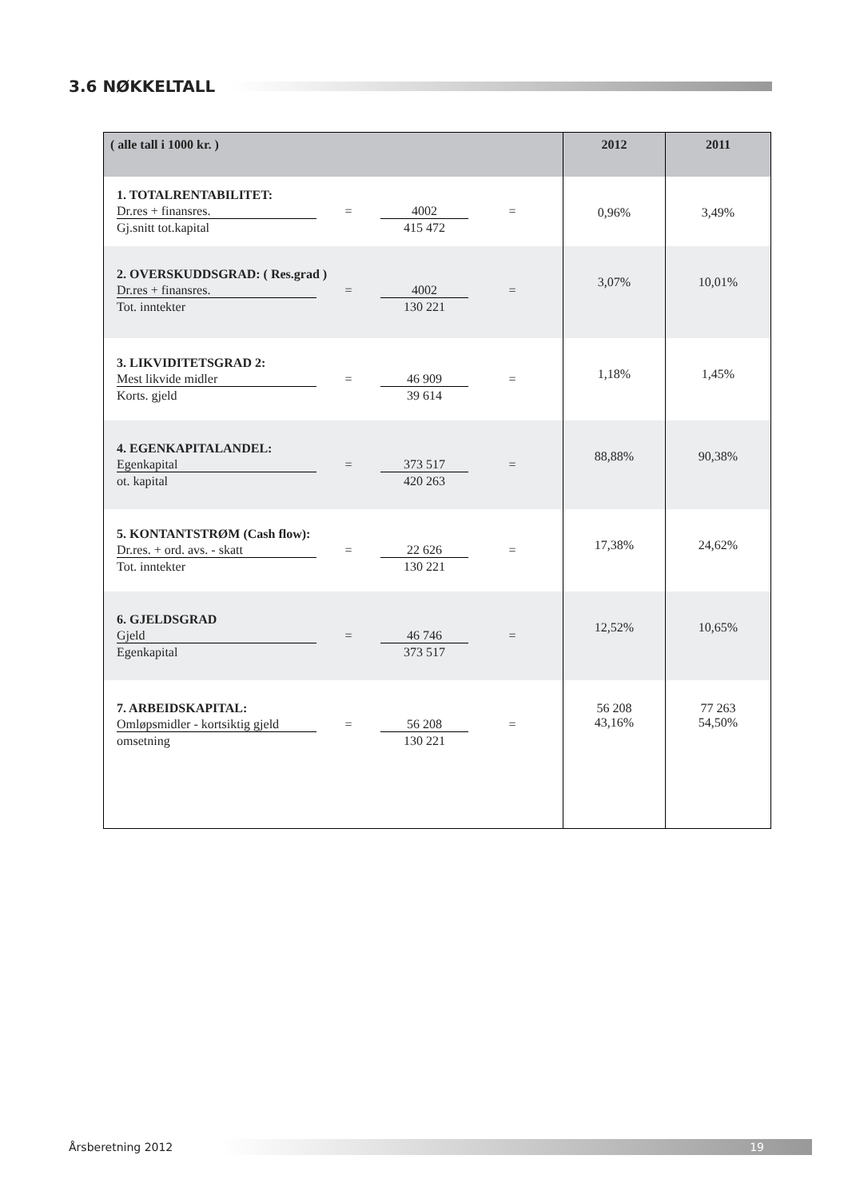3.6 NØKKELTALL
| ( alle tall i 1000 kr. ) | 2012 | 2011 |
| --- | --- | --- |
| 1. TOTALRENTABILITET: Dr.res + finansres. = 4002 = Gj.snitt tot.kapital 415 472 | 0,96% | 3,49% |
| 2. OVERSKUDDSGRAD: ( Res.grad ) Dr.res + finansres. = 4002 = Tot. inntekter 130 221 | 3,07% | 10,01% |
| 3. LIKVIDITETSGRAD 2: Mest likvide midler = 46 909 = Korts. gjeld 39 614 | 1,18% | 1,45% |
| 4. EGENKAPITALANDEL: Egenkapital = 373 517 = ot. kapital 420 263 | 88,88% | 90,38% |
| 5. KONTANTSTRØM (Cash flow): Dr.res. + ord. avs. - skatt = 22 626 = Tot. inntekter 130 221 | 17,38% | 24,62% |
| 6. GJELDSGRAD Gjeld = 46 746 = Egenkapital 373 517 | 12,52% | 10,65% |
| 7. ARBEIDSKAPITAL: Omløpsmidler - kortsiktig gjeld = 56 208 = omsetning 130 221 | 56 208 43,16% | 77 263 54,50% |
Årsberetning 2012
19